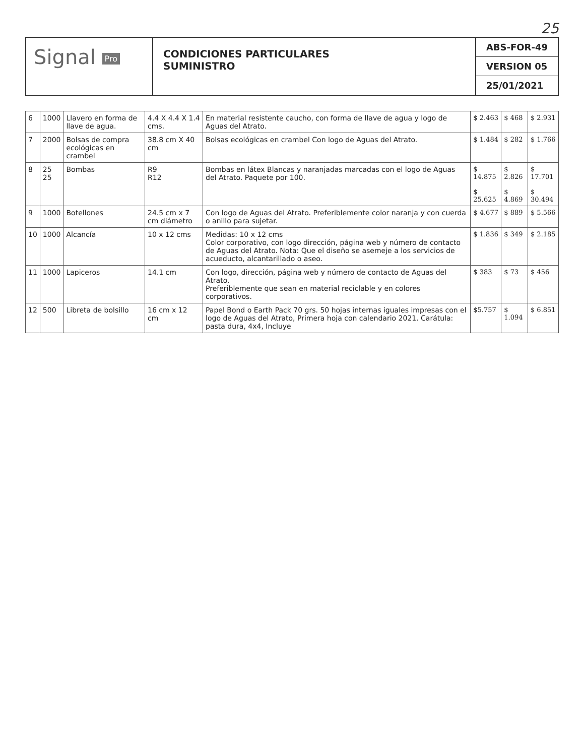25
Signal Pro
CONDICIONES PARTICULARES
SUMINISTRO
ABS-FOR-49
VERSION 05
25/01/2021
| 6 | 1000 | Llavero en forma de llave de agua. | 4.4 X 4.4 X 1.4 cms. | En material resistente caucho, con forma de llave de agua y logo de Aguas del Atrato. | $ 2.463 | $ 468 | $ 2.931 |
| 7 | 2000 | Bolsas de compra ecológicas en crambel | 38.8 cm X 40 cm | Bolsas ecológicas en crambel Con logo de Aguas del Atrato. | $ 1.484 | $ 282 | $ 1.766 |
| 8 | 25 25 | Bombas | R9 R12 | Bombas en látex Blancas y naranjadas marcadas con el logo de Aguas del Atrato. Paquete por 100. | $ 14.875 $ 25.625 | $ 2.826 $ 4.869 | $ 17.701 $ 30.494 |
| 9 | 1000 | Botellones | 24.5 cm x 7 cm diámetro | Con logo de Aguas del Atrato. Preferiblemente color naranja y con cuerda o anillo para sujetar. | $ 4.677 | $ 889 | $ 5.566 |
| 10 | 1000 | Alcancía | 10 x 12 cms | Medidas: 10 x 12 cms Color corporativo, con logo dirección, página web y número de contacto de Aguas del Atrato. Nota: Que el diseño se asemeje a los servicios de acueducto, alcantarillado o aseo. | $ 1.836 | $ 349 | $ 2.185 |
| 11 | 1000 | Lapiceros | 14.1 cm | Con logo, dirección, página web y número de contacto de Aguas del Atrato. Preferiblemente que sean en material reciclable y en colores corporativos. | $ 383 | $ 73 | $ 456 |
| 12 | 500 | Libreta de bolsillo | 16 cm x 12 cm | Papel Bond o Earth Pack 70 grs. 50 hojas internas iguales impresas con el logo de Aguas del Atrato, Primera hoja con calendario 2021. Carátula: pasta dura, 4x4, Incluye | $5.757 | $ 1.094 | $ 6.851 |